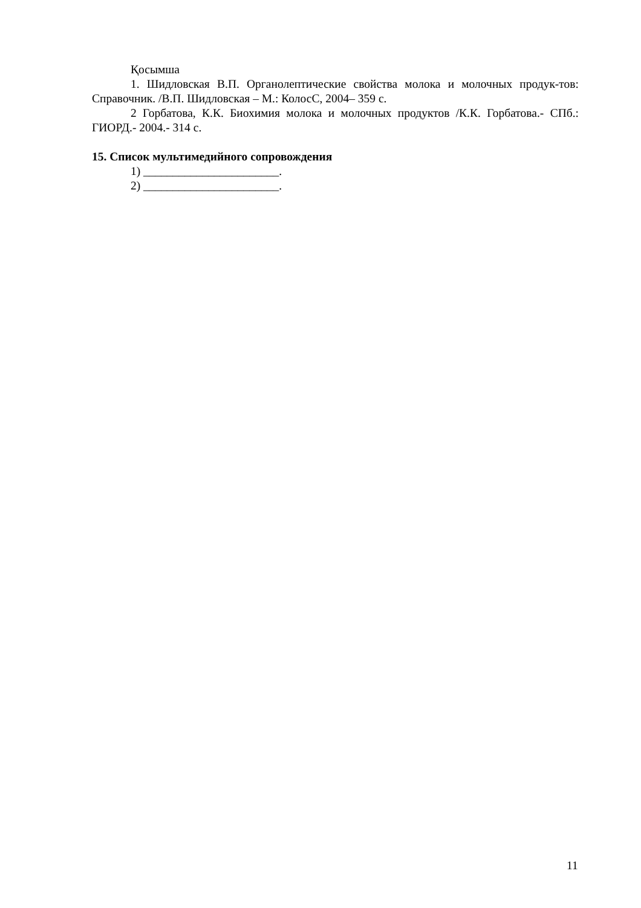Қосымша
1. Шидловская В.П. Органолептические свойства молока и молочных продук-тов: Справочник. /В.П. Шидловская – М.: КолосС, 2004– 359 с.
2 Горбатова, К.К. Биохимия молока и молочных продуктов /К.К. Горбатова.- СПб.: ГИОРД.- 2004.- 314 с.
15. Список мультимедийного сопровождения
1) _______________________.
2) _______________________.
11